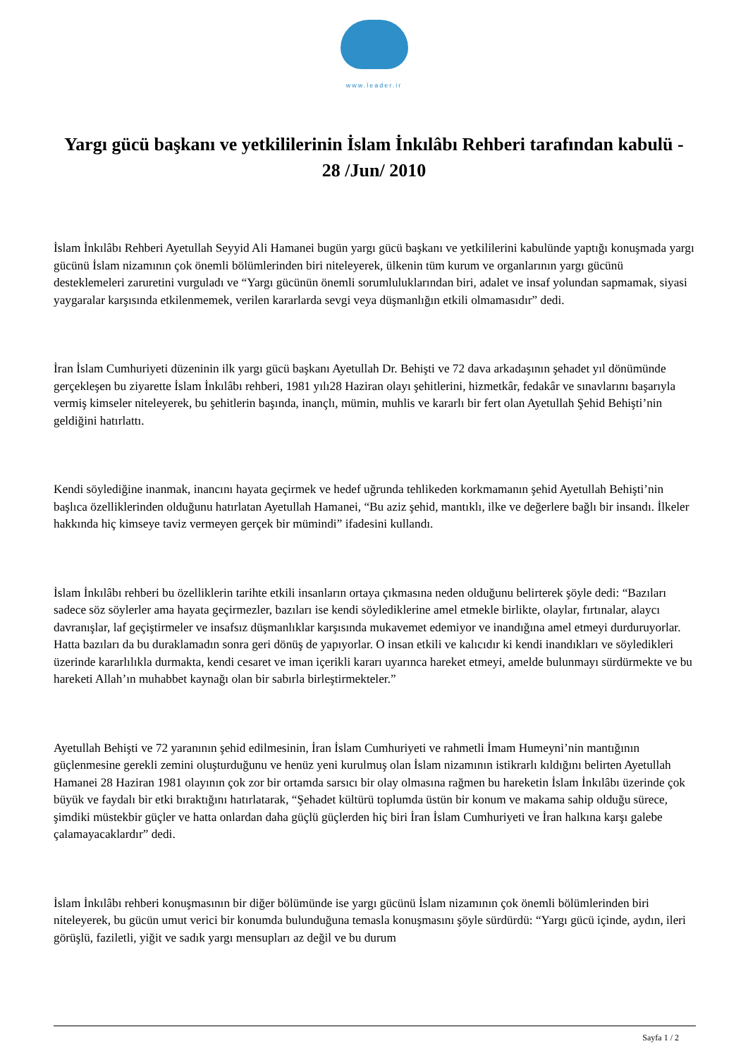www.leader.ir
Yargı gücü başkanı ve yetkililerinin İslam İnkılâbı Rehberi tarafından kabulü - 28 /Jun/ 2010
İslam İnkılâbı Rehberi Ayetullah Seyyid Ali Hamanei bugün yargı gücü başkanı ve yetkililerini kabulünde yaptığı konuşmada yargı gücünü İslam nizamının çok önemli bölümlerinden biri niteleyerek, ülkenin tüm kurum ve organlarının yargı gücünü desteklemeleri zaruretini vurguladı ve “Yargı gücünün önemli sorumluluklarından biri, adalet ve insaf yolundan sapmamak, siyasi yaygaralar karşısında etkilenmemek, verilen kararlarda sevgi veya düşmanlığın etkili olmamasıdır” dedi.
İran İslam Cumhuriyeti düzeninin ilk yargı gücü başkanı Ayetullah Dr. Behişti ve 72 dava arkadaşının şehadet yıl dönümünde gerçekleşen bu ziyarette İslam İnkılâbı rehberi, 1981 yılı28 Haziran olayı şehitlerini, hizmetkâr, fedakâr ve sınavlarını başarıyla vermiş kimseler niteleyerek, bu şehitlerin başında, inançlı, mümin, muhlis ve kararlı bir fert olan Ayetullah Şehid Behişti’nin geldiğini hatırlattı.
Kendi söylediğine inanmak, inancını hayata geçirmek ve hedef uğrunda tehlikeden korkmamanın şehid Ayetullah Behişti’nin başlıca özelliklerinden olduğunu hatırlatan Ayetullah Hamanei, “Bu aziz şehid, mantıklı, ilke ve değerlere bağlı bir insandı. İlkeler hakkında hiç kimseye taviz vermeyen gerçek bir mümindi” ifadesini kullandı.
İslam İnkılâbı rehberi bu özelliklerin tarihte etkili insanların ortaya çıkmasına neden olduğunu belirterek şöyle dedi: “Bazıları sadece söz söylerler ama hayata geçirmezler, bazıları ise kendi söylediklerine amel etmekle birlikte, olaylar, fırtınalar, alaycı davranışlar, laf geçiştirmeler ve insafsız düşmanlıklar karşısında mukavemet edemiyor ve inandığına amel etmeyi durduruyorlar. Hatta bazıları da bu duraklamadın sonra geri dönüş de yapıyorlar. O insan etkili ve kalıcıdır ki kendi inandıkları ve söyledikleri üzerinde kararlılıkla durmakta, kendi cesaret ve iman içerikli kararı uyarınca hareket etmeyi, amelde bulunmayı sürdürmekte ve bu hareketi Allah’ın muhabbet kaynağı olan bir sabırla birleştirmekteler.”
Ayetullah Behişti ve 72 yaranının şehid edilmesinin, İran İslam Cumhuriyeti ve rahmetli İmam Humeyni’nin mantığının güçlenmesine gerekli zemini oluşturduğunu ve henüz yeni kurulmuş olan İslam nizamının istikrarlı kıldığını belirten Ayetullah Hamanei 28 Haziran 1981 olayının çok zor bir ortamda sarsıcı bir olay olmasına rağmen bu hareketin İslam İnkılâbı üzerinde çok büyük ve faydalı bir etki bıraktığını hatırlatarak, “Şehadet kültürü toplumda üstün bir konum ve makama sahip olduğu sürece, şimdiki müstekbir güçler ve hatta onlardan daha güçlü güçlerden hiç biri İran İslam Cumhuriyeti ve İran halkına karşı galebe çalamayacaklardır” dedi.
İslam İnkılâbı rehberi konuşmasının bir diğer bölümünde ise yargı gücünü İslam nizamının çok önemli bölümlerinden biri niteleyerek, bu gücün umut verici bir konumda bulunduğuna temasla konuşmasını şöyle sürdürdü: “Yargı gücü içinde, aydın, ileri görüşlü, faziletli, yiğit ve sadık yargı mensupları az değil ve bu durum
Sayfa 1 / 2